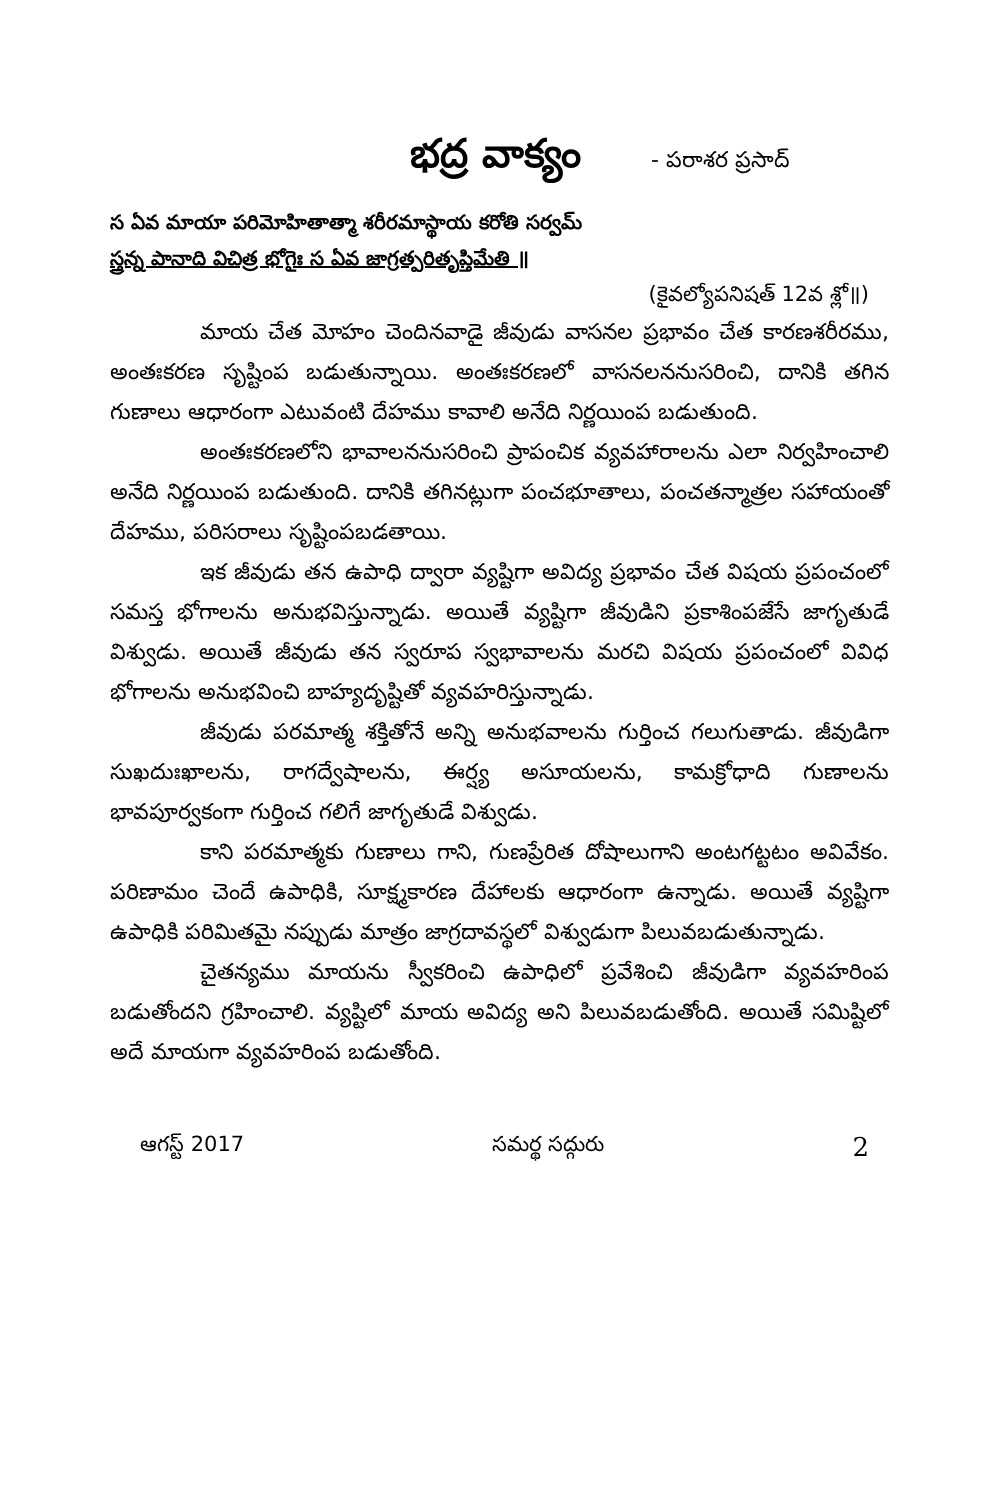భద్ర వాక్యం
- పరాశర ప్రసాద్
స ఏవ మాయా పరిమోహితాత్మా శరీరమాస్థాయ కరోతి సర్వమ్
స్త్రన్న పానాది విచిత్ర భోగైః స ఏవ జాగ్రత్పరితృప్తిమేతి ॥
(కైవల్యోపనిషత్ 12వ శ్లో॥)
మాయ చేత మోహం చెందినవాడై జీవుడు వాసనల ప్రభావం చేత కారణశరీరము, అంతఃకరణ సృష్టింప బడుతున్నాయి. అంతఃకరణలో వాసనలననుసరించి, దానికి తగిన గుణాలు ఆధారంగా ఎటువంటి దేహము కావాలి అనేది నిర్ణయింప బడుతుంది.
అంతఃకరణలోని భావాలననుసరించి ప్రాపంచిక వ్యవహారాలను ఎలా నిర్వహించాలి అనేది నిర్ణయింప బడుతుంది. దానికి తగినట్లుగా పంచభూతాలు, పంచతన్మాత్రల సహాయంతో దేహము, పరిసరాలు సృష్టింపబడతాయి.
ఇక జీవుడు తన ఉపాధి ద్వారా వ్యష్టిగా అవిద్య ప్రభావం చేత విషయ ప్రపంచంలో సమస్త భోగాలను అనుభవిస్తున్నాడు. అయితే వ్యష్టిగా జీవుడిని ప్రకాశింపజేసే జాగృతుడే విశ్వుడు. అయితే జీవుడు తన స్వరూప స్వభావాలను మరచి విషయ ప్రపంచంలో వివిధ భోగాలను అనుభవించి బాహ్యదృష్టితో వ్యవహరిస్తున్నాడు.
జీవుడు పరమాత్మ శక్తితోనే అన్ని అనుభవాలను గుర్తించ గలుగుతాడు. జీవుడిగా సుఖదుఃఖాలను, రాగద్వేషాలను, ఈర్ష్య అసూయలను, కామక్రోధాది గుణాలను భావపూర్వకంగా గుర్తించ గలిగే జాగృతుడే విశ్వుడు.
కాని పరమాత్మకు గుణాలు గాని, గుణప్రేరిత దోషాలుగాని అంటగట్టటం అవివేకం. పరిణామం చెందే ఉపాధికి, సూక్ష్మకారణ దేహాలకు ఆధారంగా ఉన్నాడు. అయితే వ్యష్టిగా ఉపాధికి పరిమితమై నప్పుడు మాత్రం జాగ్రదావస్థలో విశ్వుడుగా పిలువబడుతున్నాడు.
చైతన్యము మాయను స్వీకరించి ఉపాధిలో ప్రవేశించి జీవుడిగా వ్యవహరింప బడుతోందని గ్రహించాలి. వ్యష్టిలో మాయ అవిద్య అని పిలువబడుతోంది. అయితే సమిష్టిలో అదే మాయగా వ్యవహరింప బడుతోంది.
ఆగస్ట్ 2017 సమర్థ సద్గురు 2